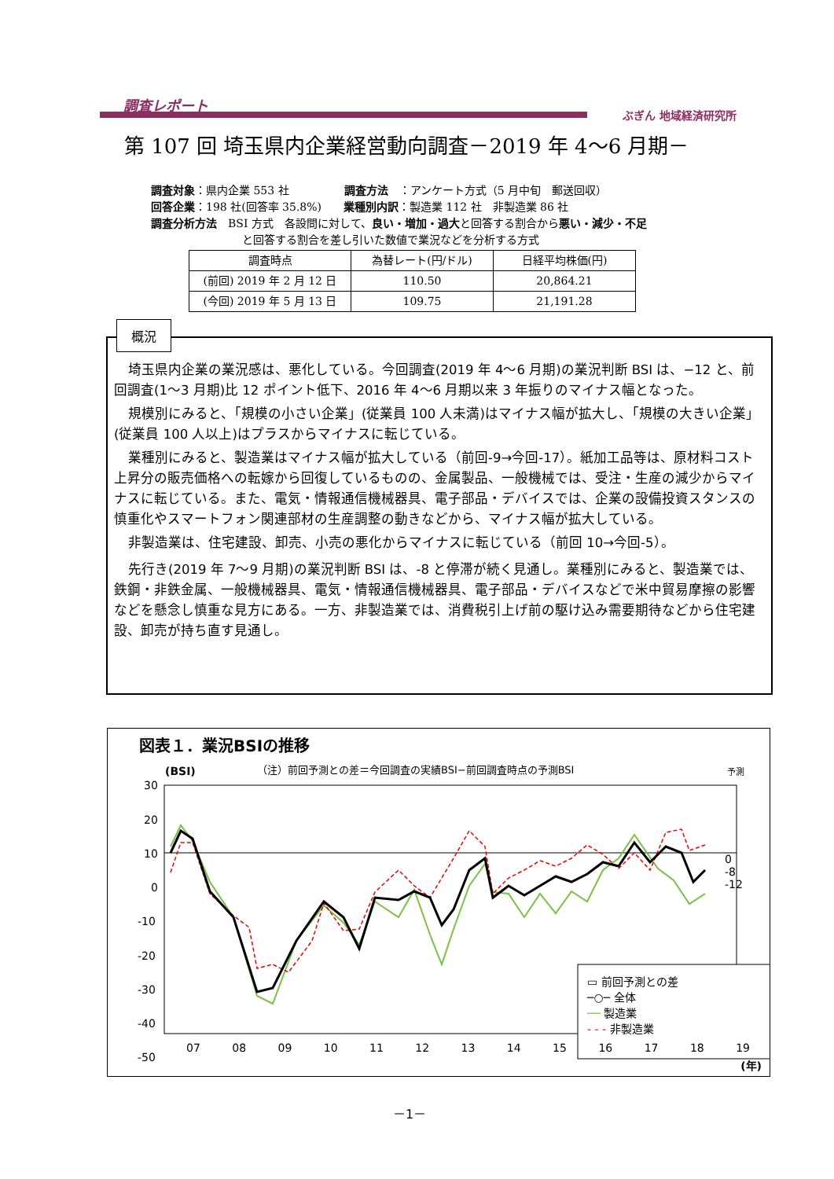調査レポート
ぶぎん 地域経済研究所
第 107 回 埼玉県内企業経営動向調査－2019 年 4～6 月期－
調査対象：県内企業 553 社　　　　　調査方法　：アンケート方式（5 月中旬　郵送回収）
回答企業：198 社(回答率 35.8%)　　業種別内訳：製造業 112 社　非製造業 86 社
調査分析方法　BSI 方式　各設問に対して、良い・増加・過大と回答する割合から悪い・減少・不足
と回答する割合を差し引いた数値で業況などを分析する方式
| 調査時点 | 為替レート(円/ドル) | 日経平均株価(円) |
| --- | --- | --- |
| (前回) 2019 年 2 月 12 日 | 110.50 | 20,864.21 |
| (今回) 2019 年 5 月 13 日 | 109.75 | 21,191.28 |
埼玉県内企業の業況感は、悪化している。今回調査(2019 年 4～6 月期)の業況判断 BSI は、−12 と、前回調査(1～3 月期)比 12 ポイント低下、2016 年 4～6 月期以来 3 年振りのマイナス幅となった。
規模別にみると、「規模の小さい企業」(従業員 100 人未満)はマイナス幅が拡大し、「規模の大きい企業」(従業員 100 人以上)はプラスからマイナスに転じている。
業種別にみると、製造業はマイナス幅が拡大している（前回-9→今回-17）。紙加工品等は、原材料コスト上昇分の販売価格への転嫁から回復しているものの、金属製品、一般機械では、受注・生産の減少からマイナスに転じている。また、電気・情報通信機械器具、電子部品・デバイスでは、企業の設備投資スタンスの慎重化やスマートフォン関連部材の生産調整の動きなどから、マイナス幅が拡大している。
非製造業は、住宅建設、卸売、小売の悪化からマイナスに転じている（前回 10→今回-5）。
先行き(2019 年 7～9 月期)の業況判断 BSI は、-8 と停滞が続く見通し。業種別にみると、製造業では、鉄鋼・非鉄金属、一般機械器具、電気・情報通信機械器具、電子部品・デバイスなどで米中貿易摩擦の影響などを懸念し慎重な見方にある。一方、非製造業では、消費税引上げ前の駆け込み需要期待などから住宅建設、卸売が持ち直す見通し。
概況
図表１．業況BSIの推移
(BSI)
（注）前回予測との差＝今回調査の実績BSI−前回調査時点の予測BSI
予測
30
20
10
0
-10
-20
-30
-40
-50
▭ 前回予測との差
─○─ 全体
── 製造業
- - - 非製造業
07 08 09 10 11 12 13 14 15 16 17 18 19
0
-8
-12
(年)
－1－